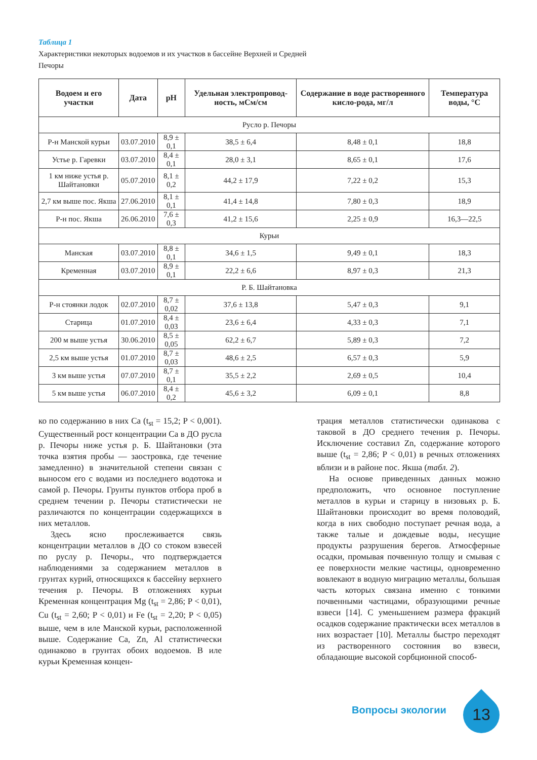Таблица 1
Характеристики некоторых водоемов и их участков в бассейне Верхней и Средней Печоры
| Водоем и его участки | Дата | pH | Удельная электропровод-ность, мСм/см | Содержание в воде растворенного кисло-рода, мг/л | Температура воды, °С |
| --- | --- | --- | --- | --- | --- |
| Русло р. Печоры | | | | | |
| Р-н Манской курьи | 03.07.2010 | 8,9 ± 0,1 | 38,5 ± 6,4 | 8,48 ± 0,1 | 18,8 |
| Устье р. Гаревки | 03.07.2010 | 8,4 ± 0,1 | 28,0 ± 3,1 | 8,65 ± 0,1 | 17,6 |
| 1 км ниже устья р. Шайтановки | 05.07.2010 | 8,1 ± 0,2 | 44,2 ± 17,9 | 7,22 ± 0,2 | 15,3 |
| 2,7 км выше пос. Якша | 27.06.2010 | 8,1 ± 0,1 | 41,4 ± 14,8 | 7,80 ± 0,3 | 18,9 |
| Р-н пос. Якша | 26.06.2010 | 7,6 ± 0,3 | 41,2 ± 15,6 | 2,25 ± 0,9 | 16,3—22,5 |
| Курьи | | | | | |
| Манская | 03.07.2010 | 8,8 ± 0,1 | 34,6 ± 1,5 | 9,49 ± 0,1 | 18,3 |
| Кременная | 03.07.2010 | 8,9 ± 0,1 | 22,2 ± 6,6 | 8,97 ± 0,3 | 21,3 |
| Р. Б. Шайтановка | | | | | |
| Р-н стоянки лодок | 02.07.2010 | 8,7 ± 0,02 | 37,6 ± 13,8 | 5,47 ± 0,3 | 9,1 |
| Старица | 01.07.2010 | 8,4 ± 0,03 | 23,6 ± 6,4 | 4,33 ± 0,3 | 7,1 |
| 200 м выше устья | 30.06.2010 | 8,5 ± 0,05 | 62,2 ± 6,7 | 5,89 ± 0,3 | 7,2 |
| 2,5 км выше устья | 01.07.2010 | 8,7 ± 0,03 | 48,6 ± 2,5 | 6,57 ± 0,3 | 5,9 |
| 3 км выше устья | 07.07.2010 | 8,7 ± 0,1 | 35,5 ± 2,2 | 2,69 ± 0,5 | 10,4 |
| 5 км выше устья | 06.07.2010 | 8,4 ± 0,2 | 45,6 ± 3,2 | 6,09 ± 0,1 | 8,8 |
ко по содержанию в них Ca (t<sub>st</sub> = 15,2; P < 0,001). Существенный рост концентрации Ca в ДО русла р. Печоры ниже устья р. Б. Шайтановки (эта точка взятия пробы — заостровка, где течение замедленно) в значительной степени связан с выносом его с водами из последнего водотока и самой р. Печоры. Грунты пунктов отбора проб в среднем течении р. Печоры статистически не различаются по концентрации содержащихся в них металлов.
Здесь ясно прослеживается связь концентрации металлов в ДО со стоком взвесей по руслу р. Печоры., что подтверждается наблюдениями за содержанием металлов в грунтах курий, относящихся к бассейну верхнего течения р. Печоры. В отложениях курьи Кременная концентрация Mg (t<sub>st</sub> = 2,86; P < 0,01), Cu (t<sub>st</sub> = 2,60; P < 0,01) и Fe (t<sub>st</sub> = 2,20; P < 0,05) выше, чем в иле Манской курьи, расположенной выше. Содержание Ca, Zn, Al статистически одинаково в грунтах обоих водоемов. В иле курьи Кременная концен-
трация металлов статистически одинакова с таковой в ДО среднего течения р. Печоры. Исключение составил Zn, содержание которого выше (t<sub>st</sub> = 2,86; P < 0,01) в речных отложениях вблизи и в районе пос. Якша (табл. 2).
На основе приведенных данных можно предположить, что основное поступление металлов в курьи и старицу в низовьях р. Б. Шайтановки происходит во время половодий, когда в них свободно поступает речная вода, а также талые и дождевые воды, несущие продукты разрушения берегов. Атмосферные осадки, промывая почвенную толщу и смывая с ее поверхности мелкие частицы, одновременно вовлекают в водную миграцию металлы, большая часть которых связана именно с тонкими почвенными частицами, образующими речные взвеси [14]. С уменьшением размера фракций осадков содержание практически всех металлов в них возрастает [10]. Металлы быстро переходят из растворенного состояния во взвеси, обладающие высокой сорбционной способ-
Вопросы экологии 13